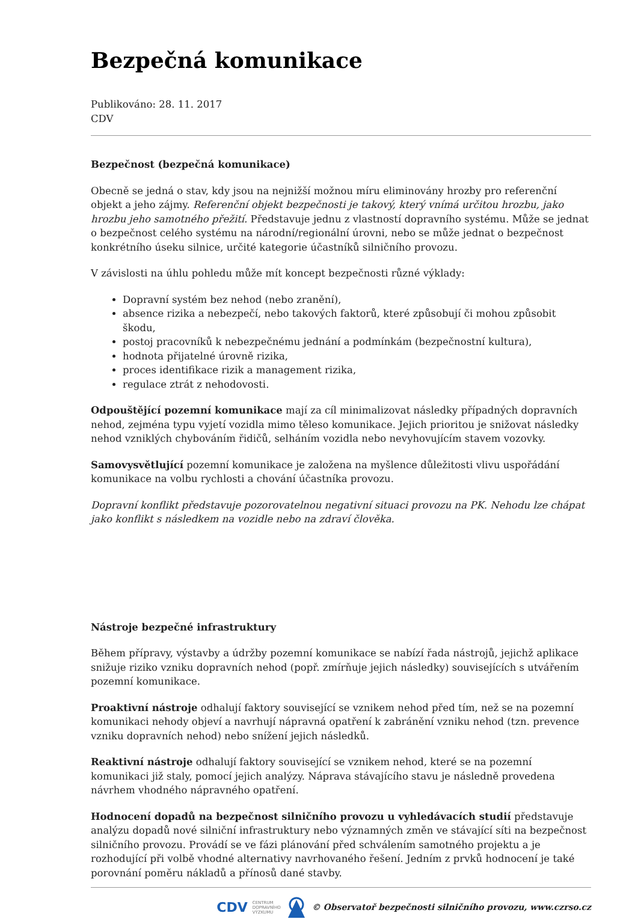Bezpečná komunikace
Publikováno: 28. 11. 2017
CDV
Bezpečnost (bezpečná komunikace)
Obecně se jedná o stav, kdy jsou na nejnižší možnou míru eliminovány hrozby pro referenční objekt a jeho zájmy. Referenční objekt bezpečnosti je takový, který vnímá určitou hrozbu, jako hrozbu jeho samotného přežití. Představuje jednu z vlastností dopravního systému. Může se jednat o bezpečnost celého systému na národní/regionální úrovni, nebo se může jednat o bezpečnost konkrétního úseku silnice, určité kategorie účastníků silničního provozu.
V závislosti na úhlu pohledu může mít koncept bezpečnosti různé výklady:
Dopravní systém bez nehod (nebo zranění),
absence rizika a nebezpečí, nebo takových faktorů, které způsobují či mohou způsobit škodu,
postoj pracovníků k nebezpečnému jednání a podmínkám (bezpečnostní kultura),
hodnota přijatelné úrovně rizika,
proces identifikace rizik a management rizika,
regulace ztrát z nehodovosti.
Odpouštějící pozemní komunikace mají za cíl minimalizovat následky případných dopravních nehod, zejména typu vyjetí vozidla mimo těleso komunikace. Jejich prioritou je snižovat následky nehod vzniklých chybováním řidičů, selháním vozidla nebo nevyhovujícím stavem vozovky.
Samovysvětlující pozemní komunikace je založena na myšlence důležitosti vlivu uspořádání komunikace na volbu rychlosti a chování účastníka provozu.
Dopravní konflikt představuje pozorovatelnou negativní situaci provozu na PK. Nehodu lze chápat jako konflikt s následkem na vozidle nebo na zdraví člověka.
Nástroje bezpečné infrastruktury
Během přípravy, výstavby a údržby pozemní komunikace se nabízí řada nástrojů, jejichž aplikace snižuje riziko vzniku dopravních nehod (popř. zmírňuje jejich následky) souvisejících s utvářením pozemní komunikace.
Proaktivní nástroje odhalují faktory související se vznikem nehod před tím, než se na pozemní komunikaci nehody objeví a navrhují nápravná opatření k zabránění vzniku nehod (tzn. prevence vzniku dopravních nehod) nebo snížení jejich následků.
Reaktivní nástroje odhalují faktory související se vznikem nehod, které se na pozemní komunikaci již staly, pomocí jejich analýzy. Náprava stávajícího stavu je následně provedena návrhem vhodného nápravného opatření.
Hodnocení dopadů na bezpečnost silničního provozu u vyhledávacích studií představuje analýzu dopadů nové silniční infrastruktury nebo významných změn ve stávající síti na bezpečnost silničního provozu. Provádí se ve fázi plánování před schválením samotného projektu a je rozhodující při volbě vhodné alternativy navrhovaného řešení. Jedním z prvků hodnocení je také porovnání poměru nákladů a přínosů dané stavby.
CDV CENTRUM
DOPRAVNÍHO
VÝZKUMU © Observatoř bezpečnosti silničního provozu, www.czrso.cz